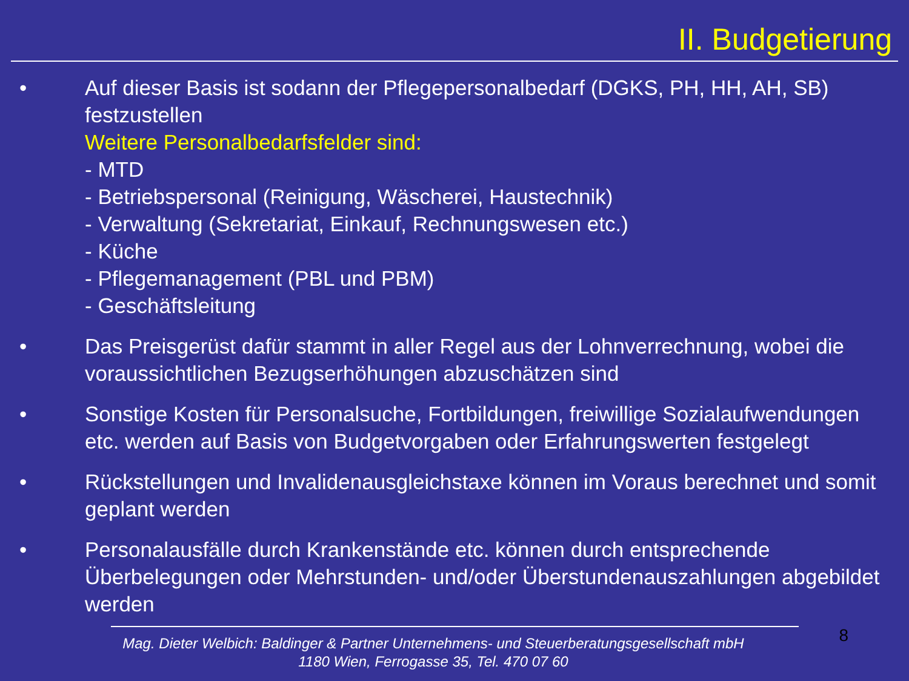II. Budgetierung
• Auf dieser Basis ist sodann der Pflegepersonalbedarf (DGKS, PH, HH, AH, SB) festzustellen
Weitere Personalbedarfsfelder sind:
- MTD
- Betriebspersonal (Reinigung, Wäscherei, Haustechnik)
- Verwaltung (Sekretariat, Einkauf, Rechnungswesen etc.)
- Küche
- Pflegemanagement (PBL und PBM)
- Geschäftsleitung
• Das Preisgerüst dafür stammt in aller Regel aus der Lohnverrechnung, wobei die voraussichtlichen Bezugserhöhungen abzuschätzen sind
• Sonstige Kosten für Personalsuche, Fortbildungen, freiwillige Sozialaufwendungen etc. werden auf Basis von Budgetvorgaben oder Erfahrungswerten festgelegt
• Rückstellungen und Invalidenausgleichstaxe können im Voraus berechnet und somit geplant werden
• Personalausfälle durch Krankenstände etc. können durch entsprechende Überbelegungen oder Mehrstunden- und/oder Überstundenauszahlungen abgebildet werden
8
Mag. Dieter Welbich: Baldinger & Partner Unternehmens- und Steuerberatungsgesellschaft mbH
1180 Wien, Ferrogasse 35, Tel. 470 07 60